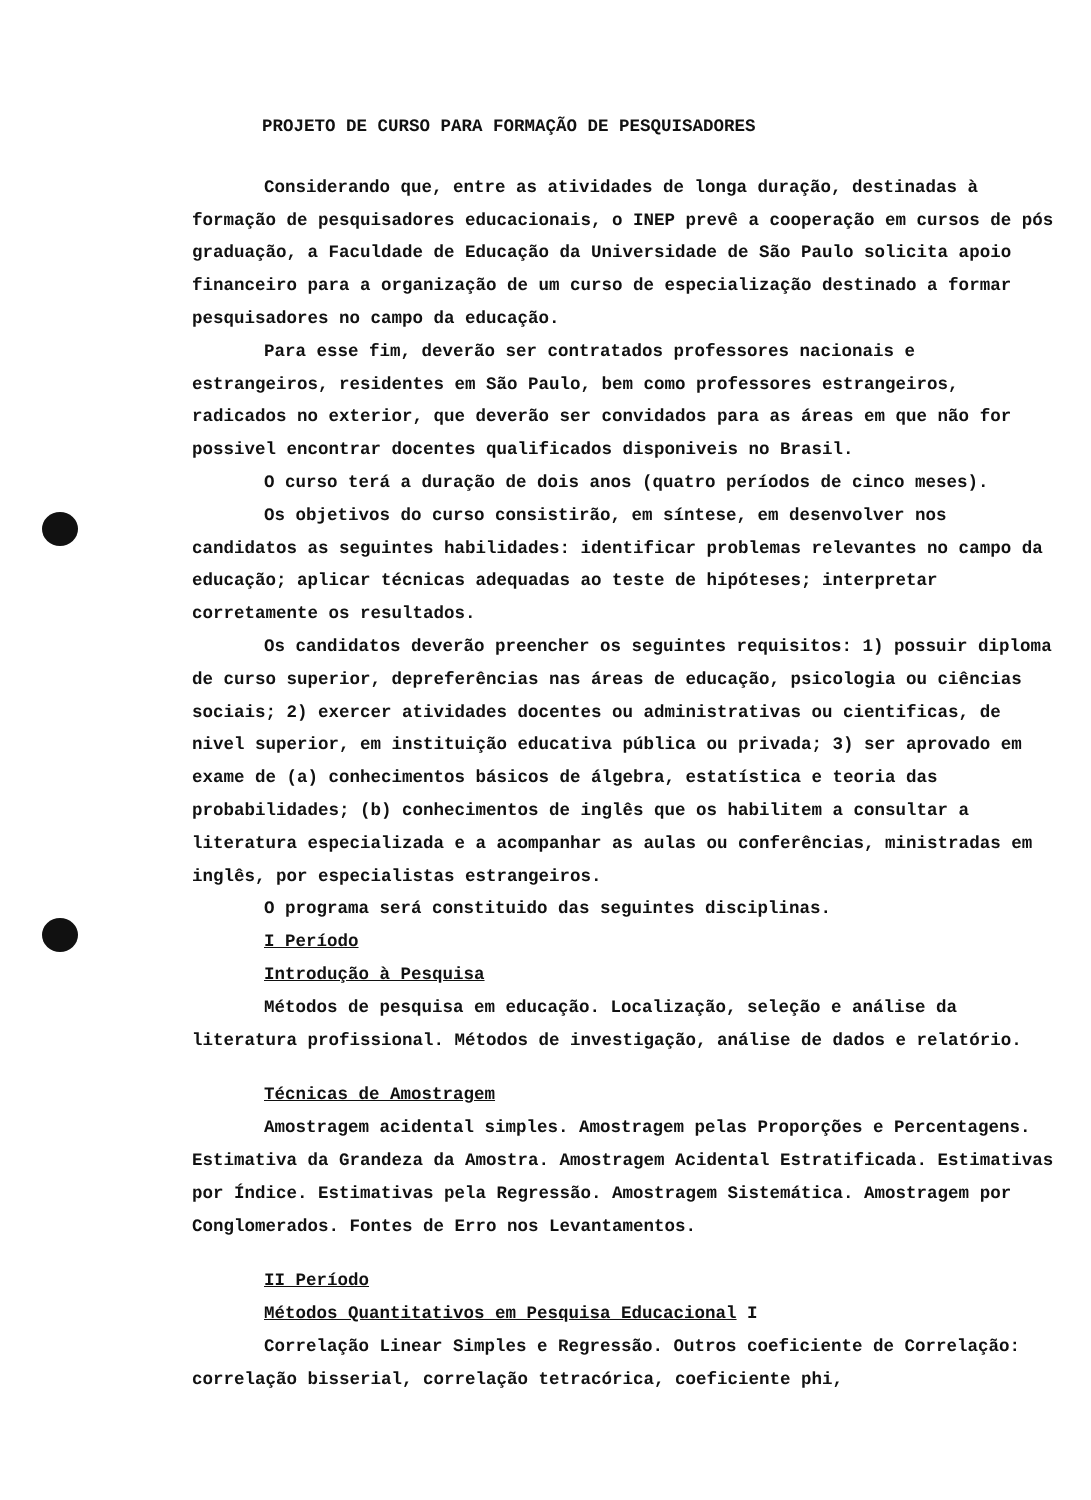PROJETO DE CURSO PARA FORMAÇÃO DE PESQUISADORES
Considerando que, entre as atividades de longa duração, destinadas à formação de pesquisadores educacionais, o INEP prevê a cooperação em cursos de pós graduação, a Faculdade de Educação da Universidade de São Paulo solicita apoio financeiro para a organização de um curso de especialização destinado a formar pesquisadores no campo da educação.
Para esse fim, deverão ser contratados professores nacionais e estrangeiros, residentes em São Paulo, bem como professores estrangeiros, radicados no exterior, que deverão ser convidados para as áreas em que não for possivel encontrar docentes qualificados disponiveis no Brasil.
O curso terá a duração de dois anos (quatro períodos de cinco meses).
Os objetivos do curso consistirão, em síntese, em desenvolver nos candidatos as seguintes habilidades: identificar problemas relevantes no campo da educação; aplicar técnicas adequadas ao teste de hipóteses; interpretar corretamente os resultados.
Os candidatos deverão preencher os seguintes requisitos: 1) possuir diploma de curso superior, depreferências nas áreas de educação, psicologia ou ciências sociais; 2) exercer atividades docentes ou administrativas ou cientificas, de nivel superior, em instituição educativa pública ou privada; 3) ser aprovado em exame de (a) conhecimentos básicos de álgebra, estatística e teoria das probabilidades; (b) conhecimentos de inglês que os habilitem a consultar a literatura especializada e a acompanhar as aulas ou conferências, ministradas em inglês, por especialistas estrangeiros.
O programa será constituido das seguintes disciplinas.
I Período
Introdução à Pesquisa
Métodos de pesquisa em educação. Localização, seleção e análise da literatura profissional. Métodos de investigação, análise de dados e relatório.
Técnicas de Amostragem
Amostragem acidental simples. Amostragem pelas Proporções e Percentagens. Estimativa da Grandeza da Amostra. Amostragem Acidental Estratificada. Estimativas por Índice. Estimativas pela Regressão. Amostragem Sistemática. Amostragem por Conglomerados. Fontes de Erro nos Levantamentos.
II Período
Métodos Quantitativos em Pesquisa Educacional I
Correlação Linear Simples e Regressão. Outros coeficiente de Correlação: correlação bisserial, correlação tetracórica, coeficiente phi,